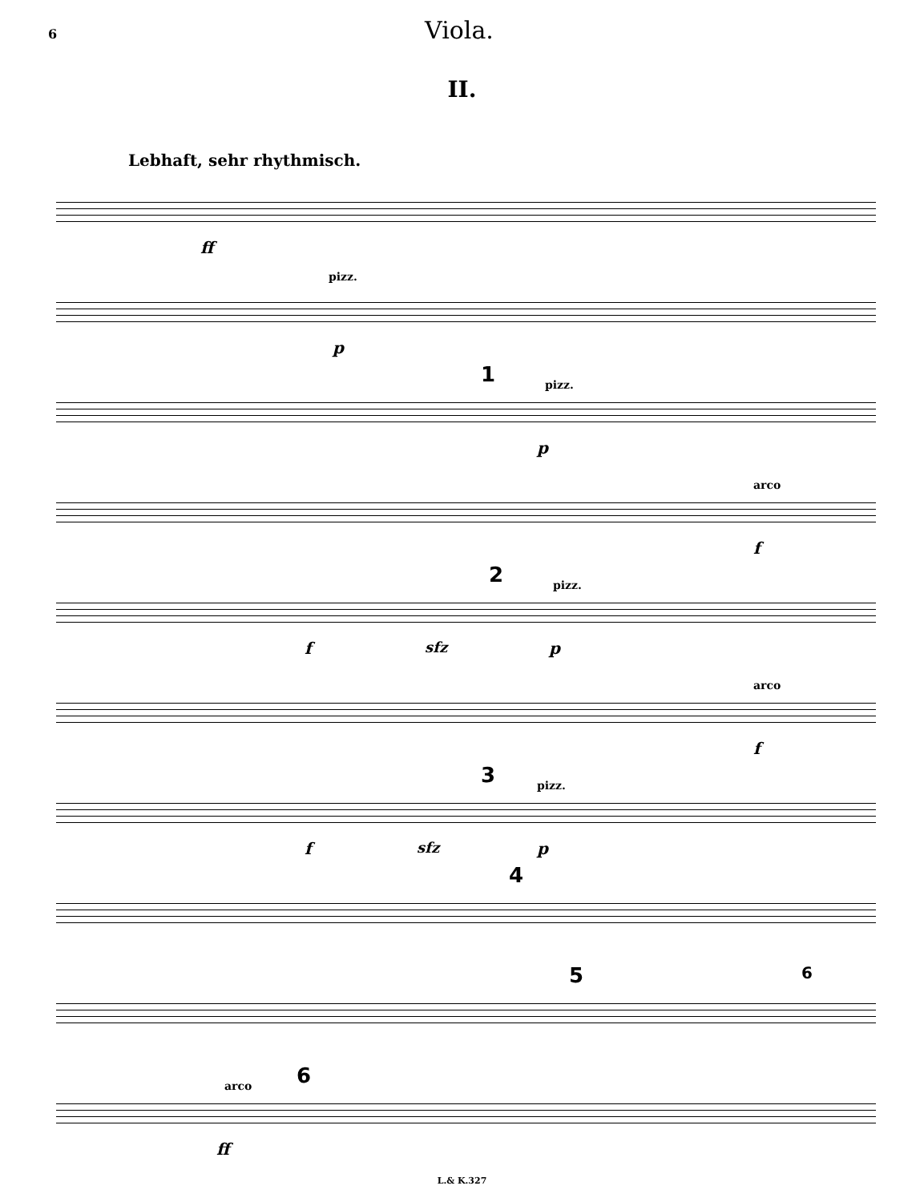6 Viola.
II.
Lebhaft, sehr rhythmisch.
ff
pizz.
p
1 pizz.
p
arco
f
2 pizz.
f sfz p
arco
f
3 pizz.
f sfz p
4
5 6
arco 6
ff
L.& K.327